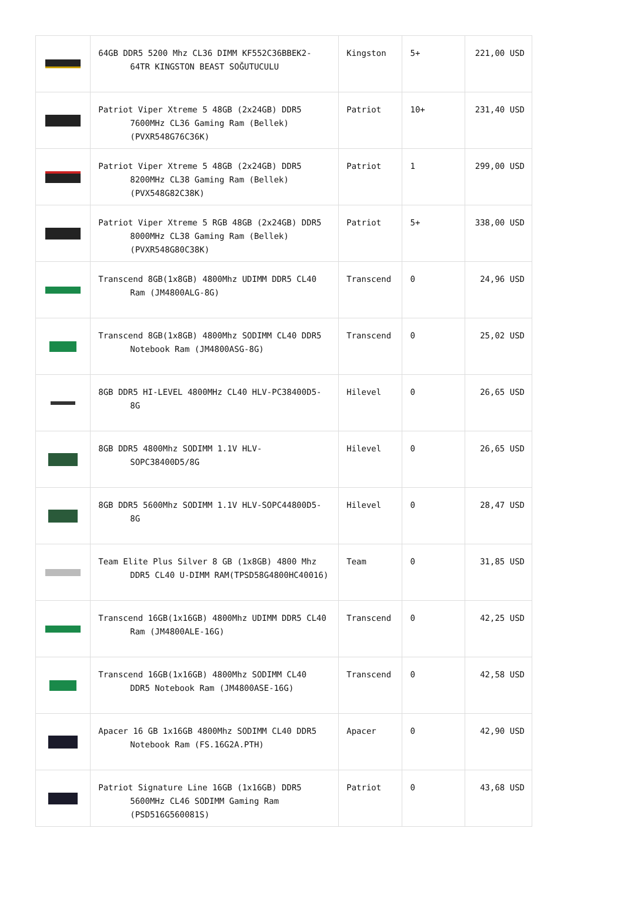| | 64GB DDR5 5200 Mhz CL36 DIMM KF552C36BBEK2-64TR KINGSTON BEAST SOĞUTUCULU | Kingston | 5+ | 221,00 USD |
| | Patriot Viper Xtreme 5 48GB (2x24GB) DDR5 7600MHz CL36 Gaming Ram (Bellek) (PVXR548G76C36K) | Patriot | 10+ | 231,40 USD |
| | Patriot Viper Xtreme 5 48GB (2x24GB) DDR5 8200MHz CL38 Gaming Ram (Bellek) (PVX548G82C38K) | Patriot | 1 | 299,00 USD |
| | Patriot Viper Xtreme 5 RGB 48GB (2x24GB) DDR5 8000MHz CL38 Gaming Ram (Bellek) (PVXR548G80C38K) | Patriot | 5+ | 338,00 USD |
| | Transcend 8GB(1x8GB) 4800Mhz UDIMM DDR5 CL40 Ram (JM4800ALG-8G) | Transcend | 0 | 24,96 USD |
| | Transcend 8GB(1x8GB) 4800Mhz SODIMM CL40 DDR5 Notebook Ram (JM4800ASG-8G) | Transcend | 0 | 25,02 USD |
| | 8GB DDR5 HI-LEVEL 4800MHz CL40 HLV-PC38400D5-8G | Hilevel | 0 | 26,65 USD |
| | 8GB DDR5 4800Mhz SODIMM 1.1V HLV-SOPC38400D5/8G | Hilevel | 0 | 26,65 USD |
| | 8GB DDR5 5600Mhz SODIMM 1.1V HLV-SOPC44800D5-8G | Hilevel | 0 | 28,47 USD |
| | Team Elite Plus Silver 8 GB (1x8GB) 4800 Mhz DDR5 CL40 U-DIMM RAM(TPSD58G4800HC40016) | Team | 0 | 31,85 USD |
| | Transcend 16GB(1x16GB) 4800Mhz UDIMM DDR5 CL40 Ram (JM4800ALE-16G) | Transcend | 0 | 42,25 USD |
| | Transcend 16GB(1x16GB) 4800Mhz SODIMM CL40 DDR5 Notebook Ram (JM4800ASE-16G) | Transcend | 0 | 42,58 USD |
| | Apacer 16 GB 1x16GB 4800Mhz SODIMM CL40 DDR5 Notebook Ram (FS.16G2A.PTH) | Apacer | 0 | 42,90 USD |
| | Patriot Signature Line 16GB (1x16GB) DDR5 5600MHz CL46 SODIMM Gaming Ram (PSD516G560081S) | Patriot | 0 | 43,68 USD |